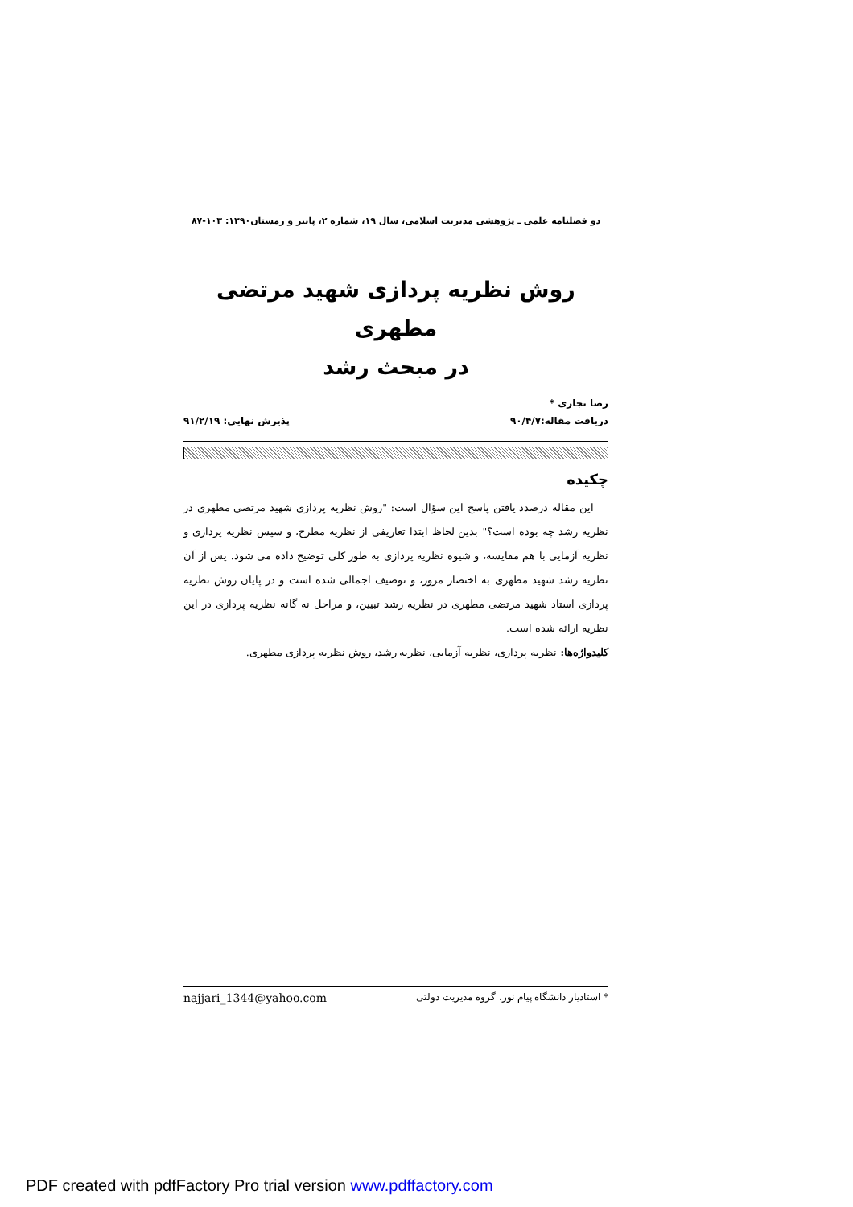دو فصلنامه علمی ـ پژوهشی مدیریت اسلامی، سال ۱۹، شماره ۲، پاییز و زمستان۱۳۹۰: ۱۰۳-۸۷
روش نظریه پردازی شهید مرتضی مطهری
در مبحث رشد
رضا نجاری *
دریافت مقاله:۹۰/۴/۷ پذیرش نهایی: ۹۱/۲/۱۹
چکیده
این مقاله درصدد یافتن پاسخ این سؤال است: "روش نظریه پردازی شهید مرتضی مطهری در نظریه رشد چه بوده است؟" بدین لحاظ ابتدا تعاریفی از نظریه مطرح، و سپس نظریه پردازی و نظریه آزمایی با هم مقایسه، و شیوه نظریه پردازی به طور کلی توضیح داده می شود. پس از آن نظریه رشد شهید مطهری به اختصار مرور، و توصیف اجمالی شده است و در پایان روش نظریه پردازی استاد شهید مرتضی مطهری در نظریه رشد تبیین، و مراحل نه گانه نظریه پردازی در این نظریه ارائه شده است.
کلیدواژه‌ها: نظریه پردازی، نظریه آزمایی، نظریه رشد، روش نظریه پردازی مطهری.
* استادیار دانشگاه پیام نور، گروه مدیریت دولتی najjari_1344@yahoo.com
PDF created with pdfFactory Pro trial version www.pdffactory.com